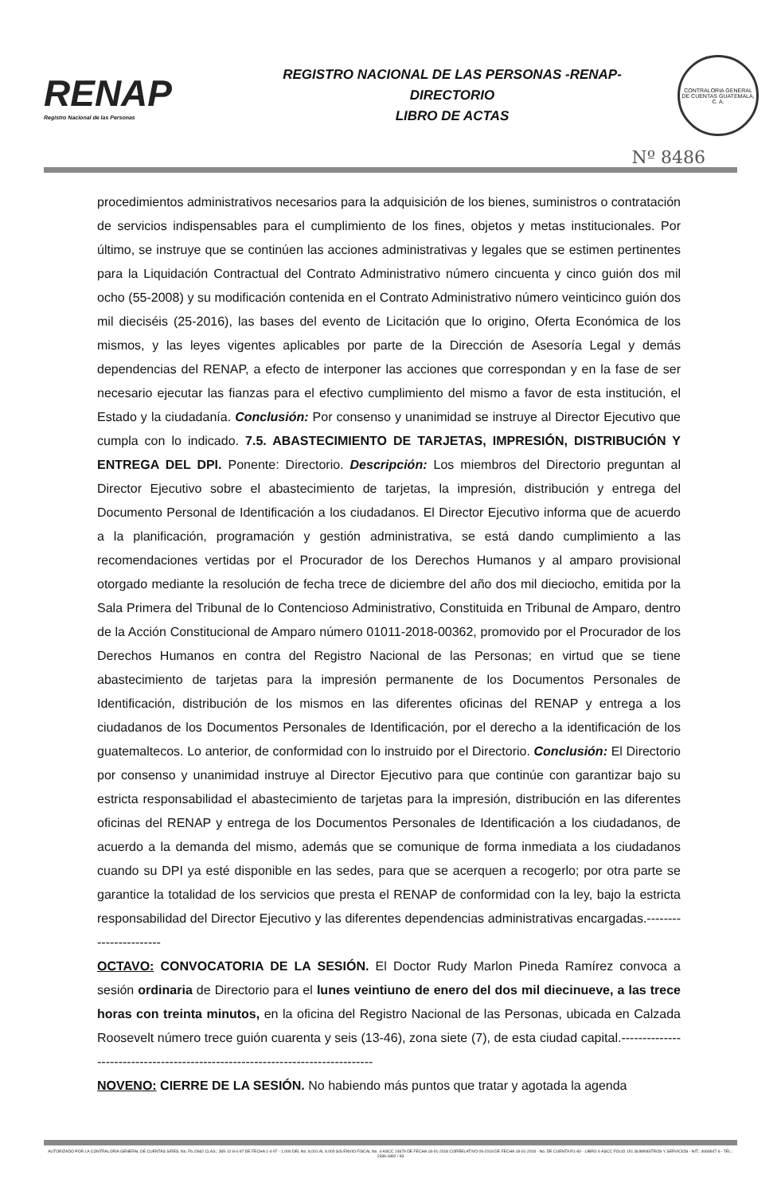RENAP
Registro Nacional de las Personas
REGISTRO NACIONAL DE LAS PERSONAS -RENAP-
DIRECTORIO
LIBRO DE ACTAS
CONTRALORIA GENERAL DE CUENTAS GUATEMALA, C. A.
Nº 8486
procedimientos administrativos necesarios para la adquisición de los bienes, suministros o contratación de servicios indispensables para el cumplimiento de los fines, objetos y metas institucionales. Por último, se instruye que se continúen las acciones administrativas y legales que se estimen pertinentes para la Liquidación Contractual del Contrato Administrativo número cincuenta y cinco guión dos mil ocho (55-2008) y su modificación contenida en el Contrato Administrativo número veinticinco guión dos mil dieciséis (25-2016), las bases del evento de Licitación que lo origino, Oferta Económica de los mismos, y las leyes vigentes aplicables por parte de la Dirección de Asesoría Legal y demás dependencias del RENAP, a efecto de interponer las acciones que correspondan y en la fase de ser necesario ejecutar las fianzas para el efectivo cumplimiento del mismo a favor de esta institución, el Estado y la ciudadanía. Conclusión: Por consenso y unanimidad se instruye al Director Ejecutivo que cumpla con lo indicado. 7.5. ABASTECIMIENTO DE TARJETAS, IMPRESIÓN, DISTRIBUCIÓN Y ENTREGA DEL DPI. Ponente: Directorio. Descripción: Los miembros del Directorio preguntan al Director Ejecutivo sobre el abastecimiento de tarjetas, la impresión, distribución y entrega del Documento Personal de Identificación a los ciudadanos. El Director Ejecutivo informa que de acuerdo a la planificación, programación y gestión administrativa, se está dando cumplimiento a las recomendaciones vertidas por el Procurador de los Derechos Humanos y al amparo provisional otorgado mediante la resolución de fecha trece de diciembre del año dos mil dieciocho, emitida por la Sala Primera del Tribunal de lo Contencioso Administrativo, Constituida en Tribunal de Amparo, dentro de la Acción Constitucional de Amparo número 01011-2018-00362, promovido por el Procurador de los Derechos Humanos en contra del Registro Nacional de las Personas; en virtud que se tiene abastecimiento de tarjetas para la impresión permanente de los Documentos Personales de Identificación, distribución de los mismos en las diferentes oficinas del RENAP y entrega a los ciudadanos de los Documentos Personales de Identificación, por el derecho a la identificación de los guatemaltecos. Lo anterior, de conformidad con lo instruido por el Directorio. Conclusión: El Directorio por consenso y unanimidad instruye al Director Ejecutivo para que continúe con garantizar bajo su estricta responsabilidad el abastecimiento de tarjetas para la impresión, distribución en las diferentes oficinas del RENAP y entrega de los Documentos Personales de Identificación a los ciudadanos, de acuerdo a la demanda del mismo, además que se comunique de forma inmediata a los ciudadanos cuando su DPI ya esté disponible en las sedes, para que se acerquen a recogerlo; por otra parte se garantice la totalidad de los servicios que presta el RENAP de conformidad con la ley, bajo la estricta responsabilidad del Director Ejecutivo y las diferentes dependencias administrativas encargadas.-----------------------
OCTAVO: CONVOCATORIA DE LA SESIÓN. El Doctor Rudy Marlon Pineda Ramírez convoca a sesión ordinaria de Directorio para el lunes veintiuno de enero del dos mil diecinueve, a las trece horas con treinta minutos, en la oficina del Registro Nacional de las Personas, ubicada en Calzada Roosevelt número trece guión cuarenta y seis (13-46), zona siete (7), de esta ciudad capital.-------------------------------------------------------------------------------
NOVENO: CIERRE DE LA SESIÓN. No habiendo más puntos que tratar y agotada la agenda
AUTORIZADO POR LA CONTRALORIA GENERAL DE CUENTAS S/RES. No. Fb./2662 CLAS.: 365-12-8-4-97 DE FECHA 1-4-97 - 1,000 DEL No. 8,001 AL 9,000 S/S ENVIO FISCAL No. 4-ASCC 14679 DE FECHA 18-01-2018 CORRELATIVO 09-2018 DE FECHA 18-01-2018 - No. DE CUENTA R1-60 - LIBRO 4-ASCC FOLIO 151 SUMINISTROS Y SERVICIOS - NIT.: 4068947-6 - TEL.: 2336-1892 / 93